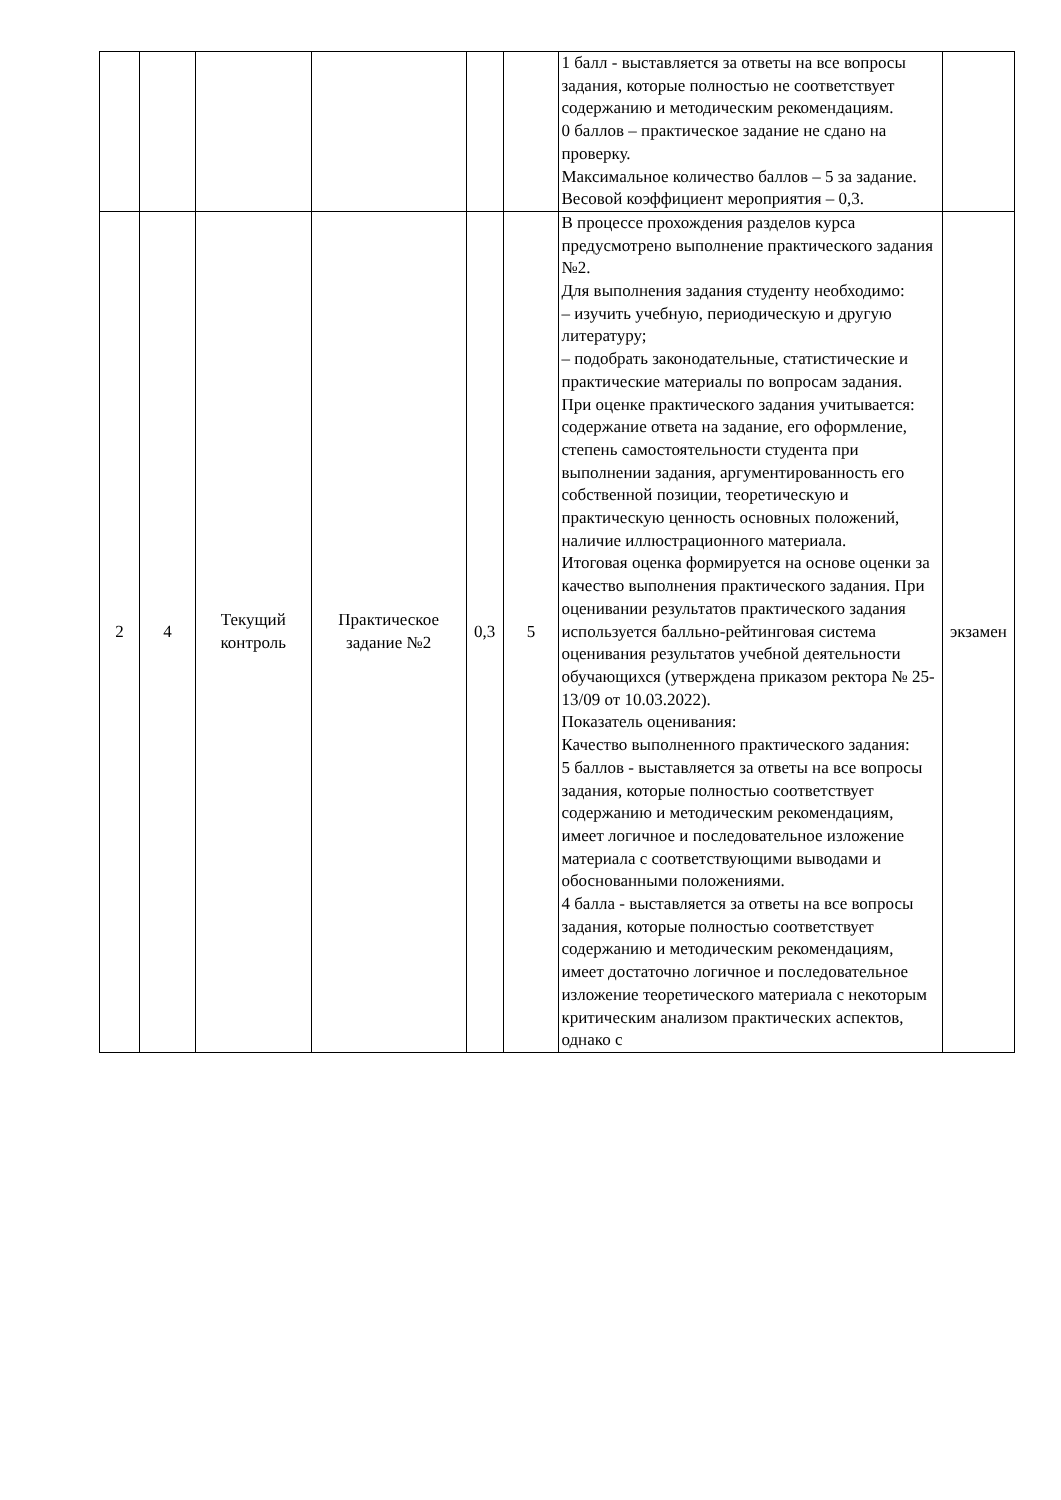| | | | | | | 1 балл - выставляется за ответы на все вопросы задания, которые полностью не соответствует содержанию и методическим рекомендациям. 0 баллов – практическое задание не сдано на проверку. Максимальное количество баллов – 5 за задание. Весовой коэффициент мероприятия – 0,3. | |
| 2 | 4 | Текущий контроль | Практическое задание №2 | 0,3 | 5 | В процессе прохождения разделов курса предусмотрено выполнение практического задания №2. Для выполнения задания студенту необходимо: – изучить учебную, периодическую и другую литературу; – подобрать законодательные, статистические и практические материалы по вопросам задания. При оценке практического задания учитывается: содержание ответа на задание, его оформление, степень самостоятельности студента при выполнении задания, аргументированность его собственной позиции, теоретическую и практическую ценность основных положений, наличие иллюстрационного материала. Итоговая оценка формируется на основе оценки за качество выполнения практического задания. При оценивании результатов практического задания используется балльно-рейтинговая система оценивания результатов учебной деятельности обучающихся (утверждена приказом ректора № 25-13/09 от 10.03.2022). Показатель оценивания: Качество выполненного практического задания: 5 баллов - выставляется за ответы на все вопросы задания, которые полностью соответствует содержанию и методическим рекомендациям, имеет логичное и последовательное изложение материала с соответствующими выводами и обоснованными положениями. 4 балла - выставляется за ответы на все вопросы задания, которые полностью соответствует содержанию и методическим рекомендациям, имеет достаточно логичное и последовательное изложение теоретического материала с некоторым критическим анализом практических аспектов, однако с | экзамен |